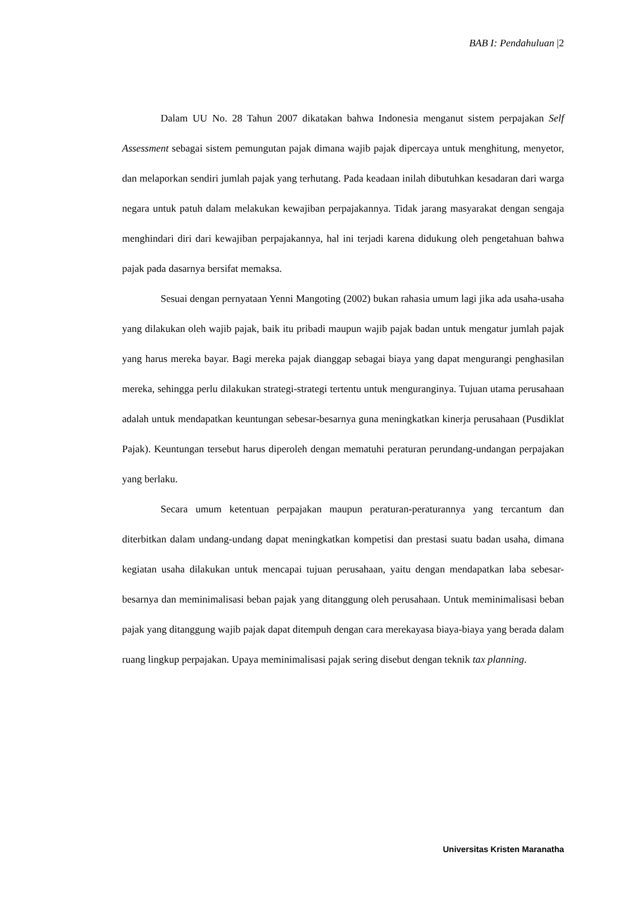BAB I: Pendahuluan |2
Dalam UU No. 28 Tahun 2007 dikatakan bahwa Indonesia menganut sistem perpajakan Self Assessment sebagai sistem pemungutan pajak dimana wajib pajak dipercaya untuk menghitung, menyetor, dan melaporkan sendiri jumlah pajak yang terhutang. Pada keadaan inilah dibutuhkan kesadaran dari warga negara untuk patuh dalam melakukan kewajiban perpajakannya. Tidak jarang masyarakat dengan sengaja menghindari diri dari kewajiban perpajakannya, hal ini terjadi karena didukung oleh pengetahuan bahwa pajak pada dasarnya bersifat memaksa.
Sesuai dengan pernyataan Yenni Mangoting (2002) bukan rahasia umum lagi jika ada usaha-usaha yang dilakukan oleh wajib pajak, baik itu pribadi maupun wajib pajak badan untuk mengatur jumlah pajak yang harus mereka bayar. Bagi mereka pajak dianggap sebagai biaya yang dapat mengurangi penghasilan mereka, sehingga perlu dilakukan strategi-strategi tertentu untuk menguranginya. Tujuan utama perusahaan adalah untuk mendapatkan keuntungan sebesar-besarnya guna meningkatkan kinerja perusahaan (Pusdiklat Pajak). Keuntungan tersebut harus diperoleh dengan mematuhi peraturan perundang-undangan perpajakan yang berlaku.
Secara umum ketentuan perpajakan maupun peraturan-peraturannya yang tercantum dan diterbitkan dalam undang-undang dapat meningkatkan kompetisi dan prestasi suatu badan usaha, dimana kegiatan usaha dilakukan untuk mencapai tujuan perusahaan, yaitu dengan mendapatkan laba sebesar-besarnya dan meminimalisasi beban pajak yang ditanggung oleh perusahaan. Untuk meminimalisasi beban pajak yang ditanggung wajib pajak dapat ditempuh dengan cara merekayasa biaya-biaya yang berada dalam ruang lingkup perpajakan. Upaya meminimalisasi pajak sering disebut dengan teknik tax planning.
Universitas Kristen Maranatha